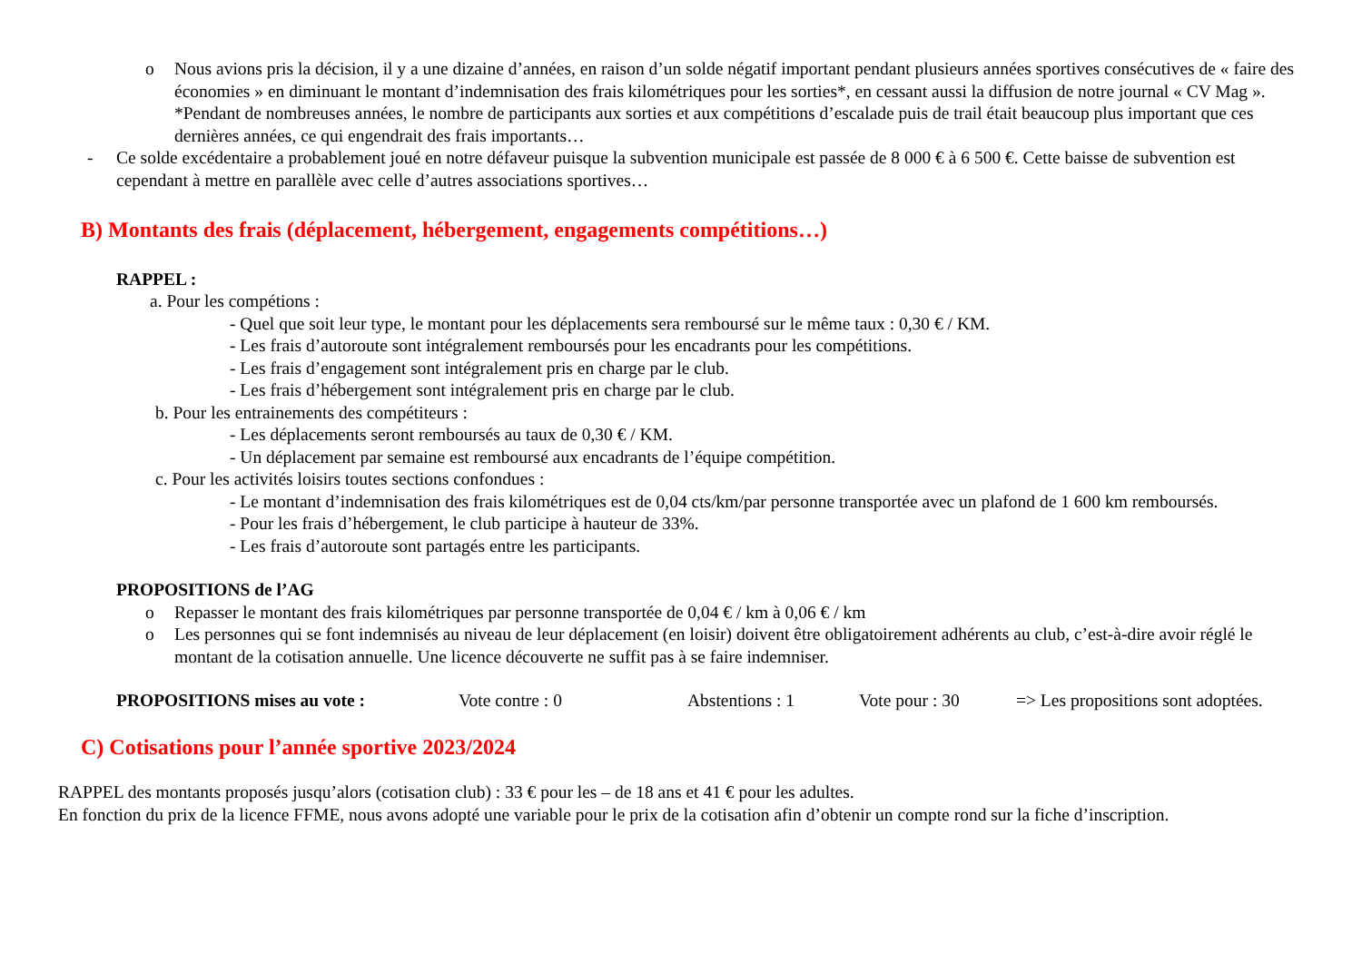o Nous avions pris la décision, il y a une dizaine d’années, en raison d’un solde négatif important pendant plusieurs années sportives consécutives de « faire des économies » en diminuant le montant d’indemnisation des frais kilométriques pour les sorties*, en cessant aussi la diffusion de notre journal « CV Mag ».
*Pendant de nombreuses années, le nombre de participants aux sorties et aux compétitions d’escalade puis de trail était beaucoup plus important que ces dernières années, ce qui engendrait des frais importants…
- Ce solde excédentaire a probablement joué en notre défaveur puisque la subvention municipale est passée de 8 000 € à 6 500 €. Cette baisse de subvention est cependant à mettre en parallèle avec celle d’autres associations sportives…
B) Montants des frais (déplacement, hébergement, engagements compétitions…)
RAPPEL :
a. Pour les compétions :
- Quel que soit leur type, le montant pour les déplacements sera remboursé sur le même taux : 0,30 € / KM.
- Les frais d’autoroute sont intégralement remboursés pour les encadrants pour les compétitions.
- Les frais d’engagement sont intégralement pris en charge par le club.
- Les frais d’hébergement sont intégralement pris en charge par le club.
b. Pour les entrainements des compétiteurs :
- Les déplacements seront remboursés au taux de 0,30 € / KM.
- Un déplacement par semaine est remboursé aux encadrants de l’équipe compétition.
c. Pour les activités loisirs toutes sections confondues :
- Le montant d’indemnisation des frais kilométriques est de 0,04 cts/km/par personne transportée avec un plafond de 1 600 km remboursés.
- Pour les frais d’hébergement, le club participe à hauteur de 33%.
- Les frais d’autoroute sont partagés entre les participants.
PROPOSITIONS de l’AG
o Repasser le montant des frais kilométriques par personne transportée de 0,04 € / km à 0,06 € / km
o Les personnes qui se font indemnisés au niveau de leur déplacement (en loisir) doivent être obligatoirement adhérents au club, c’est-à-dire avoir réglé le montant de la cotisation annuelle. Une licence découverte ne suffit pas à se faire indemniser.
PROPOSITIONS mises au vote : Vote contre : 0 Abstentions : 1 Vote pour : 30 => Les propositions sont adoptées.
C) Cotisations pour l’année sportive 2023/2024
RAPPEL des montants proposés jusqu’alors (cotisation club) : 33 € pour les – de 18 ans et 41 € pour les adultes.
En fonction du prix de la licence FFME, nous avons adopté une variable pour le prix de la cotisation afin d’obtenir un compte rond sur la fiche d’inscription.